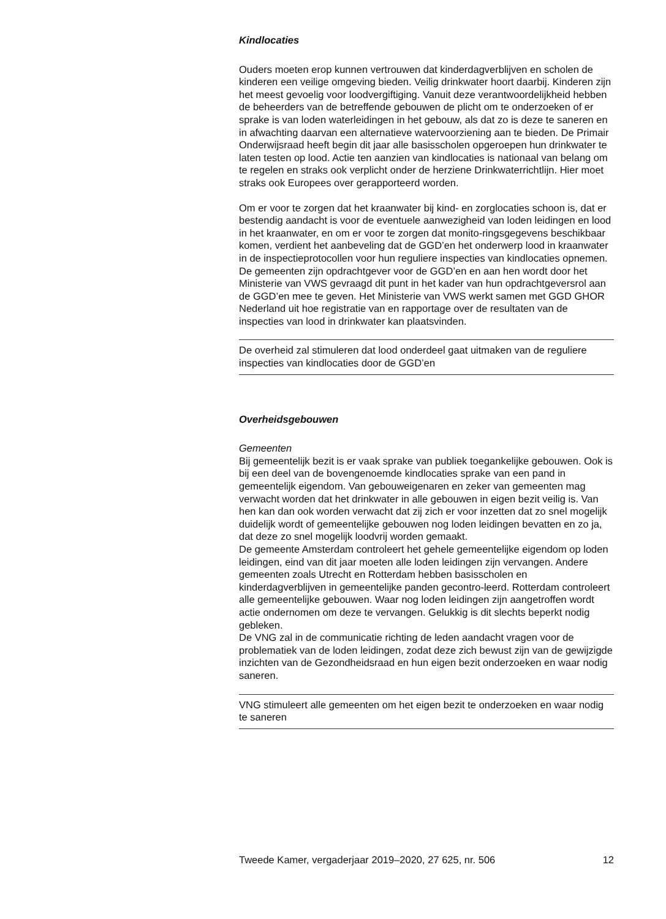Kindlocaties
Ouders moeten erop kunnen vertrouwen dat kinderdagverblijven en scholen de kinderen een veilige omgeving bieden. Veilig drinkwater hoort daarbij. Kinderen zijn het meest gevoelig voor loodvergiftiging. Vanuit deze verantwoordelijkheid hebben de beheerders van de betreffende gebouwen de plicht om te onderzoeken of er sprake is van loden waterleidingen in het gebouw, als dat zo is deze te saneren en in afwachting daarvan een alternatieve watervoorziening aan te bieden. De Primair Onderwijsraad heeft begin dit jaar alle basisscholen opgeroepen hun drinkwater te laten testen op lood. Actie ten aanzien van kindlocaties is nationaal van belang om te regelen en straks ook verplicht onder de herziene Drinkwaterrichtlijn. Hier moet straks ook Europees over gerapporteerd worden.
Om er voor te zorgen dat het kraanwater bij kind- en zorglocaties schoon is, dat er bestendig aandacht is voor de eventuele aanwezigheid van loden leidingen en lood in het kraanwater, en om er voor te zorgen dat monito-ringsgegevens beschikbaar komen, verdient het aanbeveling dat de GGD’en het onderwerp lood in kraanwater in de inspectieprotocollen voor hun reguliere inspecties van kindlocaties opnemen. De gemeenten zijn opdrachtgever voor de GGD’en en aan hen wordt door het Ministerie van VWS gevraagd dit punt in het kader van hun opdrachtgeversrol aan de GGD’en mee te geven. Het Ministerie van VWS werkt samen met GGD GHOR Nederland uit hoe registratie van en rapportage over de resultaten van de inspecties van lood in drinkwater kan plaatsvinden.
De overheid zal stimuleren dat lood onderdeel gaat uitmaken van de reguliere inspecties van kindlocaties door de GGD’en
Overheidsgebouwen
Gemeenten
Bij gemeentelijk bezit is er vaak sprake van publiek toegankelijke gebouwen. Ook is bij een deel van de bovengenoemde kindlocaties sprake van een pand in gemeentelijk eigendom. Van gebouweigenaren en zeker van gemeenten mag verwacht worden dat het drinkwater in alle gebouwen in eigen bezit veilig is. Van hen kan dan ook worden verwacht dat zij zich er voor inzetten dat zo snel mogelijk duidelijk wordt of gemeentelijke gebouwen nog loden leidingen bevatten en zo ja, dat deze zo snel mogelijk loodvrij worden gemaakt.
De gemeente Amsterdam controleert het gehele gemeentelijke eigendom op loden leidingen, eind van dit jaar moeten alle loden leidingen zijn vervangen. Andere gemeenten zoals Utrecht en Rotterdam hebben basisscholen en kinderdagverblijven in gemeentelijke panden gecontro-leerd. Rotterdam controleert alle gemeentelijke gebouwen. Waar nog loden leidingen zijn aangetroffen wordt actie ondernomen om deze te vervangen. Gelukkig is dit slechts beperkt nodig gebleken.
De VNG zal in de communicatie richting de leden aandacht vragen voor de problematiek van de loden leidingen, zodat deze zich bewust zijn van de gewijzigde inzichten van de Gezondheidsraad en hun eigen bezit onderzoeken en waar nodig saneren.
VNG stimuleert alle gemeenten om het eigen bezit te onderzoeken en waar nodig te saneren
Tweede Kamer, vergaderjaar 2019–2020, 27 625, nr. 506 12